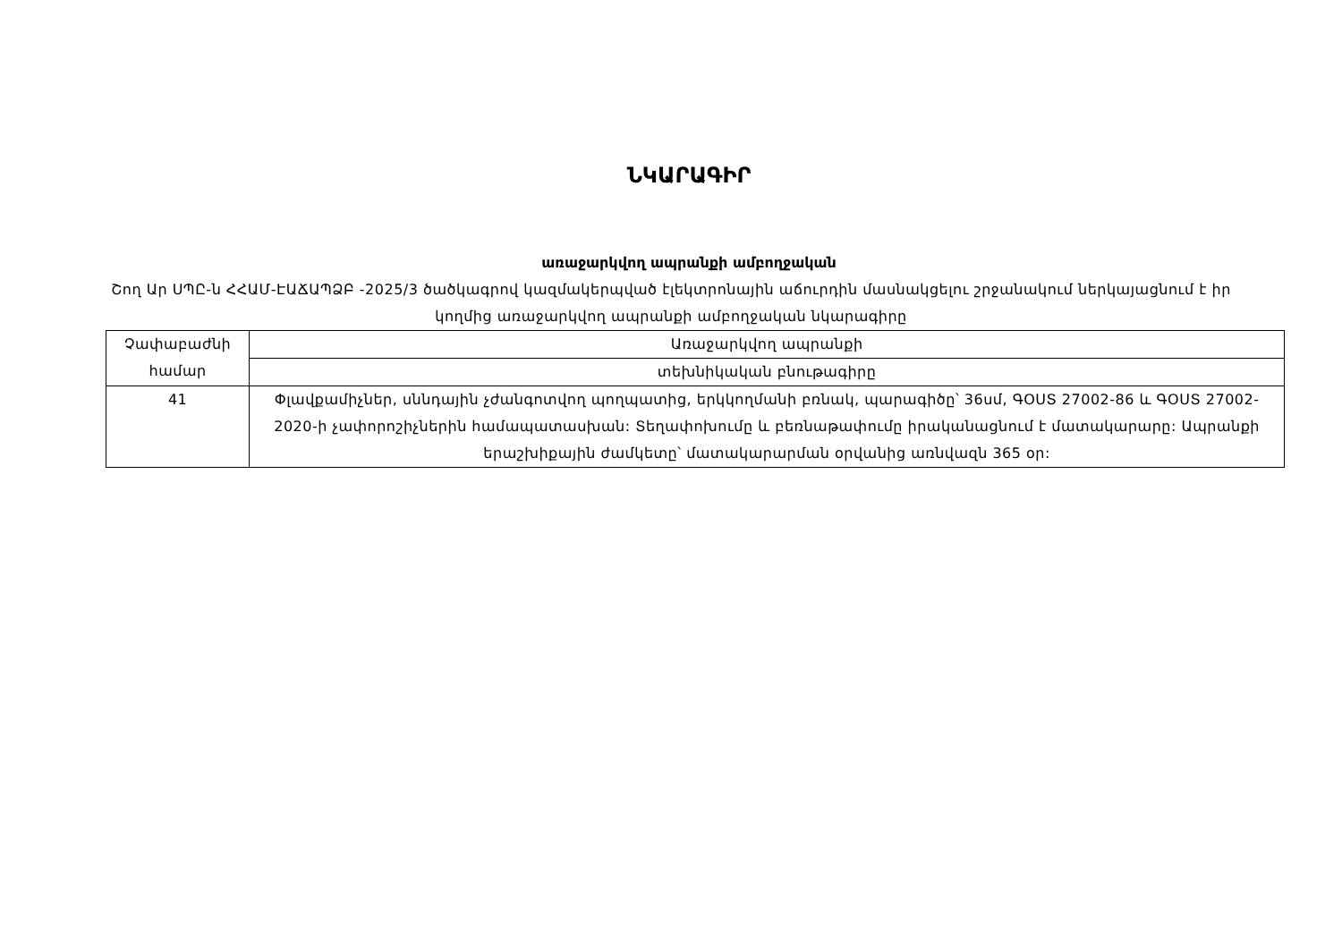ՆԿԱՐԱԳԻՐ
առաջարկվող ապրանքի ամբողջական
Շող Ար ՍՊԸ-ն ՀՀԱՄ-ԷԱՃԱՊՁԲ -2025/3 ծածկագրով կազմակերպված էլեկտրոնային աճուրդին մասնակցելու շրջանակում ներկայացնում է իր կողմից առաջարկվող ապրանքի ամբողջական նկարագիրը
| Չափաբաժնի համար | Առաջարկվող ապրանքի |
| | տեխնիկական բնութագիրը |
| 41 | Փլավքամիչներ, սննդային չժանգոտվող պողպատից, երկկողմանի բռնակ, պարագիծը՝ 36սմ, ԳՕՍՏ 27002-86 և ԳՕՍՏ 27002-2020-ի չափորոշիչներին համապատասխան: Տեղափոխումը և բեռնաթափումը իրականացնում է մատակարարը: Ապրանքի երաշխիքային ժամկետը՝ մատակարարման օրվանից առնվազն 365 օր: |